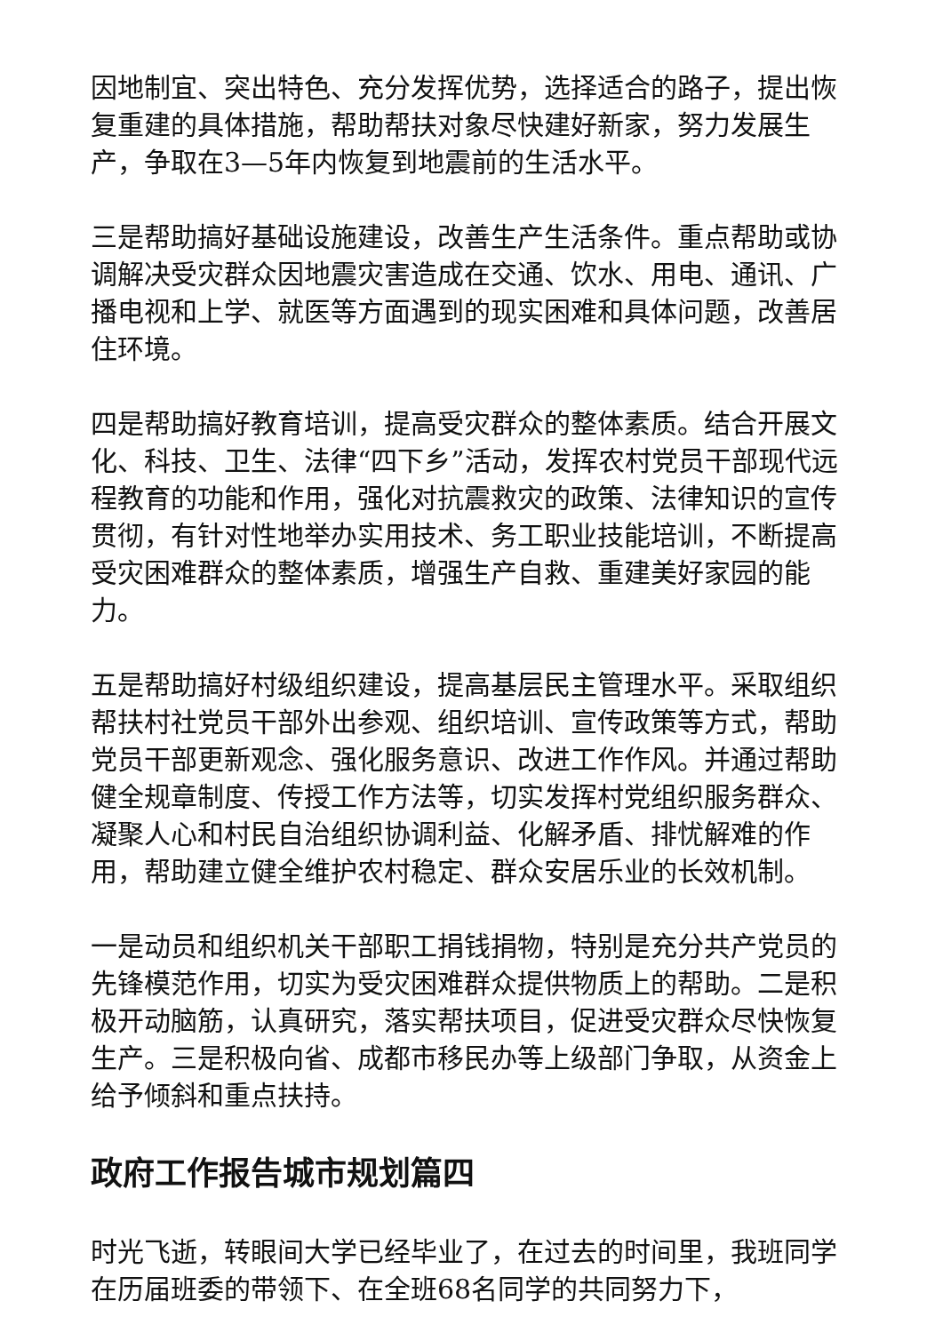因地制宜、突出特色、充分发挥优势，选择适合的路子，提出恢复重建的具体措施，帮助帮扶对象尽快建好新家，努力发展生产，争取在3—5年内恢复到地震前的生活水平。
三是帮助搞好基础设施建设，改善生产生活条件。重点帮助或协调解决受灾群众因地震灾害造成在交通、饮水、用电、通讯、广播电视和上学、就医等方面遇到的现实困难和具体问题，改善居住环境。
四是帮助搞好教育培训，提高受灾群众的整体素质。结合开展文化、科技、卫生、法律“四下乡”活动，发挥农村党员干部现代远程教育的功能和作用，强化对抗震救灾的政策、法律知识的宣传贯彻，有针对性地举办实用技术、务工职业技能培训，不断提高受灾困难群众的整体素质，增强生产自救、重建美好家园的能力。
五是帮助搞好村级组织建设，提高基层民主管理水平。采取组织帮扶村社党员干部外出参观、组织培训、宣传政策等方式，帮助党员干部更新观念、强化服务意识、改进工作作风。并通过帮助健全规章制度、传授工作方法等，切实发挥村党组织服务群众、凝聚人心和村民自治组织协调利益、化解矛盾、排忧解难的作用，帮助建立健全维护农村稳定、群众安居乐业的长效机制。
一是动员和组织机关干部职工捐钱捐物，特别是充分共产党员的先锋模范作用，切实为受灾困难群众提供物质上的帮助。二是积极开动脑筋，认真研究，落实帮扶项目，促进受灾群众尽快恢复生产。三是积极向省、成都市移民办等上级部门争取，从资金上给予倾斜和重点扶持。
政府工作报告城市规划篇四
时光飞逝，转眼间大学已经毕业了，在过去的时间里，我班同学在历届班委的带领下、在全班68名同学的共同努力下，